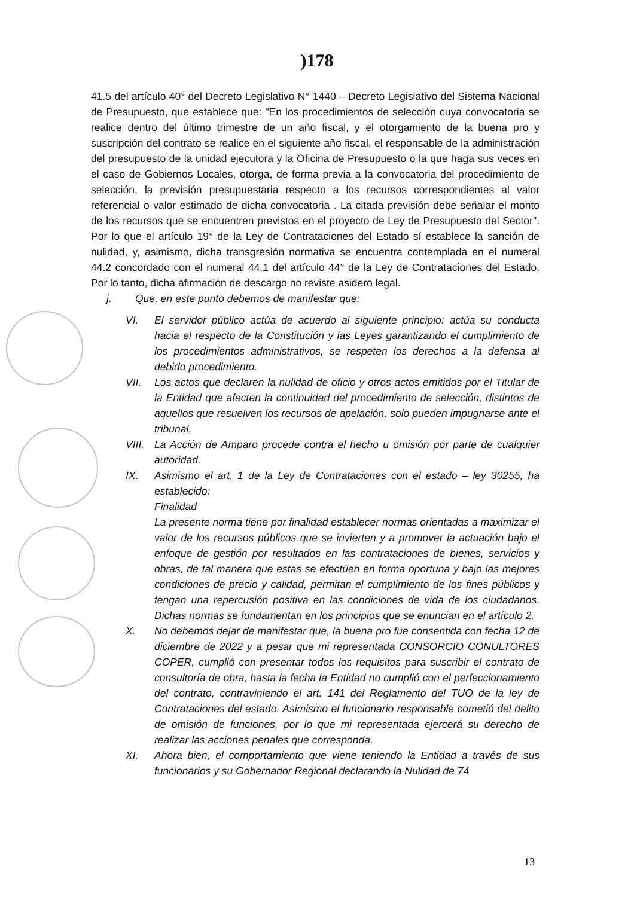)178
41.5 del artículo 40° del Decreto Legislativo N° 1440 – Decreto Legislativo del Sistema Nacional de Presupuesto, que establece que: "En los procedimientos de selección cuya convocatoria se realice dentro del último trimestre de un año fiscal, y el otorgamiento de la buena pro y suscripción del contrato se realice en el siguiente año fiscal, el responsable de la administración del presupuesto de la unidad ejecutora y la Oficina de Presupuesto o la que haga sus veces en el caso de Gobiernos Locales, otorga, de forma previa a la convocatoria del procedimiento de selección, la previsión presupuestaria respecto a los recursos correspondientes al valor referencial o valor estimado de dicha convocatoria . La citada previsión debe señalar el monto de los recursos que se encuentren previstos en el proyecto de Ley de Presupuesto del Sector". Por lo que el artículo 19° de la Ley de Contrataciones del Estado sí establece la sanción de nulidad, y, asimismo, dicha transgresión normativa se encuentra contemplada en el numeral 44.2 concordado con el numeral 44.1 del artículo 44° de la Ley de Contrataciones del Estado. Por lo tanto, dicha afirmación de descargo no reviste asidero legal.
j. Que, en este punto debemos de manifestar que:
VI. El servidor público actúa de acuerdo al siguiente principio: actúa su conducta hacia el respecto de la Constitución y las Leyes garantizando el cumplimiento de los procedimientos administrativos, se respeten los derechos a la defensa al debido procedimiento.
VII. Los actos que declaren la nulidad de oficio y otros actos emitidos por el Titular de la Entidad que afecten la continuidad del procedimiento de selección, distintos de aquellos que resuelven los recursos de apelación, solo pueden impugnarse ante el tribunal.
VIII. La Acción de Amparo procede contra el hecho u omisión por parte de cualquier autoridad.
IX. Asimismo el art. 1 de la Ley de Contrataciones con el estado – ley 30255, ha establecido:
Finalidad
La presente norma tiene por finalidad establecer normas orientadas a maximizar el valor de los recursos públicos que se invierten y a promover la actuación bajo el enfoque de gestión por resultados en las contrataciones de bienes, servicios y obras, de tal manera que estas se efectúen en forma oportuna y bajo las mejores condiciones de precio y calidad, permitan el cumplimiento de los fines públicos y tengan una repercusión positiva en las condiciones de vida de los ciudadanos. Dichas normas se fundamentan en los principios que se enuncian en el artículo 2.
X. No debemos dejar de manifestar que, la buena pro fue consentida con fecha 12 de diciembre de 2022 y a pesar que mi representada CONSORCIO CONULTORES COPER, cumplió con presentar todos los requisitos para suscribir el contrato de consultoría de obra, hasta la fecha la Entidad no cumplió con el perfeccionamiento del contrato, contraviniendo el art. 141 del Reglamento del TUO de la ley de Contrataciones del estado. Asimismo el funcionario responsable cometió del delito de omisión de funciones, por lo que mi representada ejercerá su derecho de realizar las acciones penales que corresponda.
XI. Ahora bien, el comportamiento que viene teniendo la Entidad a través de sus funcionarios y su Gobernador Regional declarando la Nulidad de 74
13